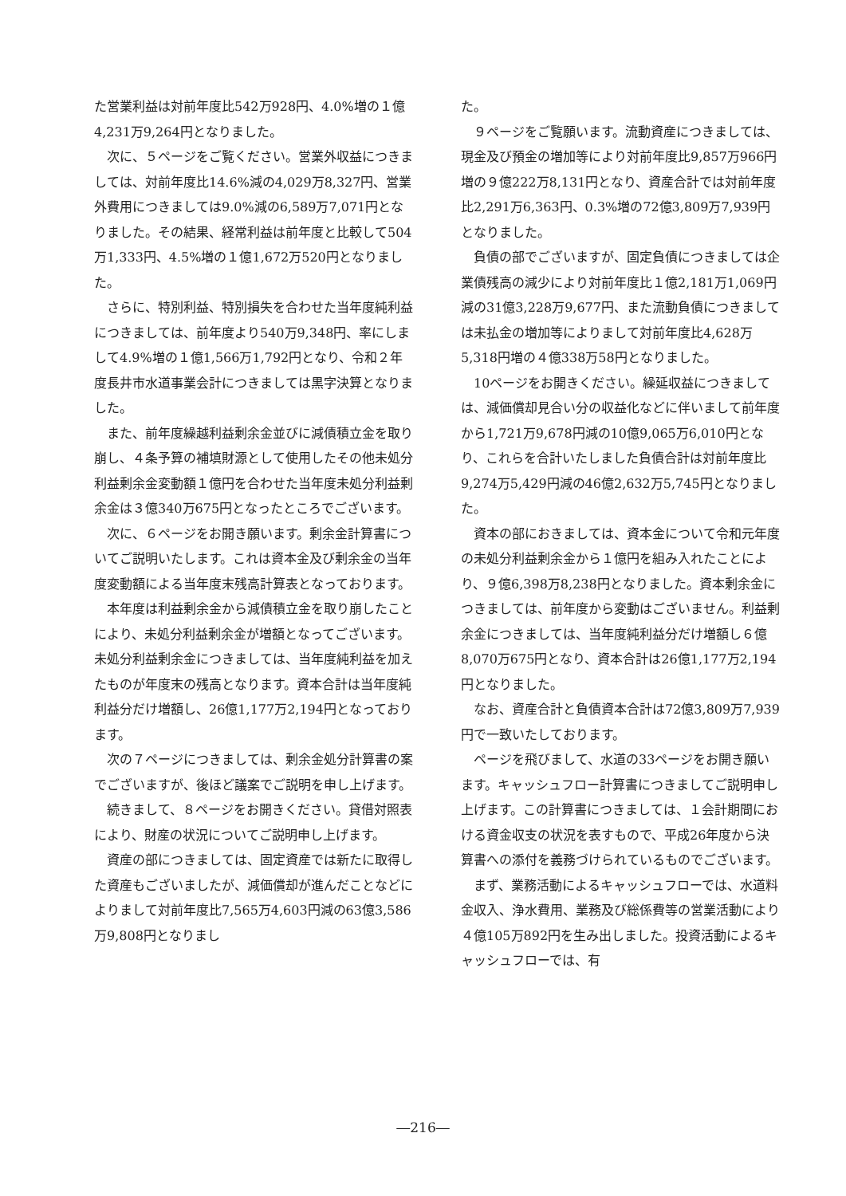た営業利益は対前年度比542万928円、4.0%増の１億4,231万9,264円となりました。
次に、５ページをご覧ください。営業外収益につきましては、対前年度比14.6%減の4,029万8,327円、営業外費用につきましては9.0%減の6,589万7,071円となりました。その結果、経常利益は前年度と比較して504万1,333円、4.5%増の１億1,672万520円となりました。
さらに、特別利益、特別損失を合わせた当年度純利益につきましては、前年度より540万9,348円、率にしまして4.9%増の１億1,566万1,792円となり、令和２年度長井市水道事業会計につきましては黒字決算となりました。
また、前年度繰越利益剰余金並びに減債積立金を取り崩し、４条予算の補填財源として使用したその他未処分利益剰余金変動額１億円を合わせた当年度未処分利益剰余金は３億340万675円となったところでございます。
次に、６ページをお開き願います。剰余金計算書についてご説明いたします。これは資本金及び剰余金の当年度変動額による当年度末残高計算表となっております。
本年度は利益剰余金から減債積立金を取り崩したことにより、未処分利益剰余金が増額となってございます。未処分利益剰余金につきましては、当年度純利益を加えたものが年度末の残高となります。資本合計は当年度純利益分だけ増額し、26億1,177万2,194円となっております。
次の７ページにつきましては、剰余金処分計算書の案でございますが、後ほど議案でご説明を申し上げます。
続きまして、８ページをお開きください。貸借対照表により、財産の状況についてご説明申し上げます。
資産の部につきましては、固定資産では新たに取得した資産もございましたが、減価償却が進んだことなどによりまして対前年度比7,565万4,603円減の63億3,586万9,808円となりまし
た。
９ページをご覧願います。流動資産につきましては、現金及び預金の増加等により対前年度比9,857万966円増の９億222万8,131円となり、資産合計では対前年度比2,291万6,363円、0.3%増の72億3,809万7,939円となりました。
負債の部でございますが、固定負債につきましては企業債残高の減少により対前年度比１億2,181万1,069円減の31億3,228万9,677円、また流動負債につきましては未払金の増加等によりまして対前年度比4,628万5,318円増の４億338万58円となりました。
10ページをお開きください。繰延収益につきましては、減価償却見合い分の収益化などに伴いまして前年度から1,721万9,678円減の10億9,065万6,010円となり、これらを合計いたしました負債合計は対前年度比9,274万5,429円減の46億2,632万5,745円となりました。
資本の部におきましては、資本金について令和元年度の未処分利益剰余金から１億円を組み入れたことにより、９億6,398万8,238円となりました。資本剰余金につきましては、前年度から変動はございません。利益剰余金につきましては、当年度純利益分だけ増額し６億8,070万675円となり、資本合計は26億1,177万2,194円となりました。
なお、資産合計と負債資本合計は72億3,809万7,939円で一致いたしております。
ページを飛びまして、水道の33ページをお開き願います。キャッシュフロー計算書につきましてご説明申し上げます。この計算書につきましては、１会計期間における資金収支の状況を表すもので、平成26年度から決算書への添付を義務づけられているものでございます。
まず、業務活動によるキャッシュフローでは、水道料金収入、浄水費用、業務及び総係費等の営業活動により４億105万892円を生み出しました。投資活動によるキャッシュフローでは、有
―216―